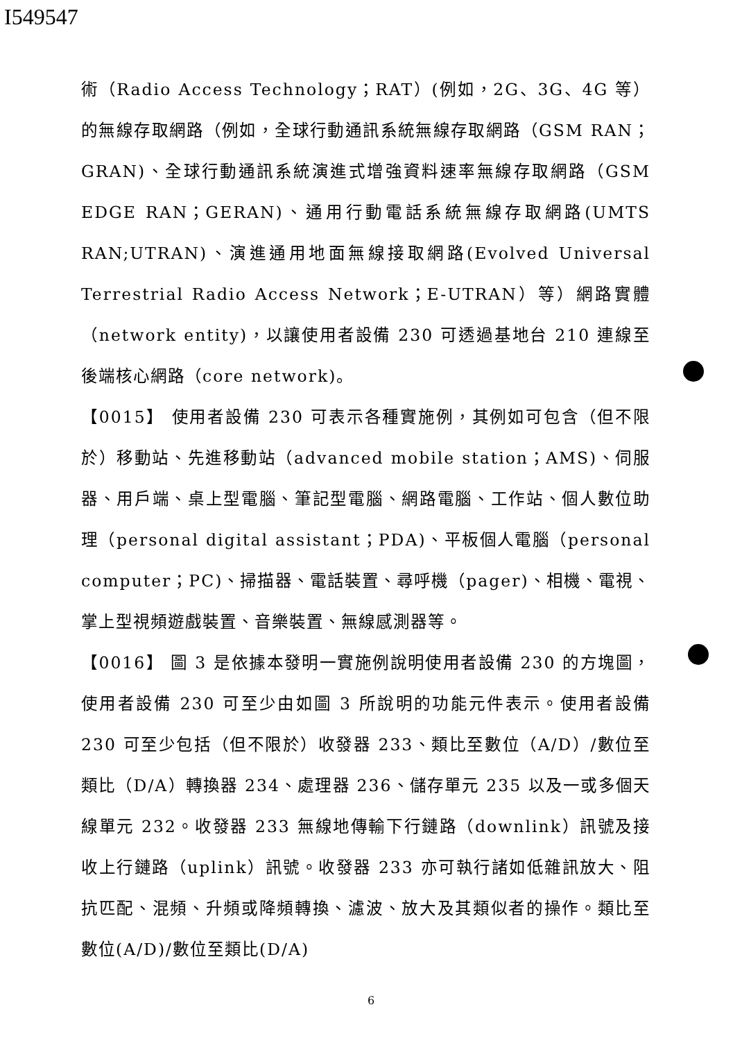I549547
術（Radio Access Technology；RAT）(例如，2G、3G、4G 等）的無線存取網路（例如，全球行動通訊系統無線存取網路（GSM RAN；GRAN)、全球行動通訊系統演進式增強資料速率無線存取網路（GSM EDGE RAN；GERAN)、通用行動電話系統無線存取網路(UMTS RAN;UTRAN)、演進通用地面無線接取網路(Evolved Universal Terrestrial Radio Access Network；E-UTRAN）等）網路實體（network entity)，以讓使用者設備 230 可透過基地台 210 連線至後端核心網路（core network)。
【0015】 使用者設備 230 可表示各種實施例，其例如可包含（但不限於）移動站、先進移動站（advanced mobile station；AMS)、伺服器、用戶端、桌上型電腦、筆記型電腦、網路電腦、工作站、個人數位助理（personal digital assistant；PDA)、平板個人電腦（personal computer；PC)、掃描器、電話裝置、尋呼機（pager)、相機、電視、掌上型視頻遊戲裝置、音樂裝置、無線感測器等。
【0016】 圖 3 是依據本發明一實施例說明使用者設備 230 的方塊圖，使用者設備 230 可至少由如圖 3 所說明的功能元件表示。使用者設備 230 可至少包括（但不限於）收發器 233、類比至數位（A/D）/數位至類比（D/A）轉換器 234、處理器 236、儲存單元 235 以及一或多個天線單元 232。收發器 233 無線地傳輸下行鏈路（downlink）訊號及接收上行鏈路（uplink）訊號。收發器 233 亦可執行諸如低雜訊放大、阻抗匹配、混頻、升頻或降頻轉換、濾波、放大及其類似者的操作。類比至數位(A/D)/數位至類比(D/A)
6